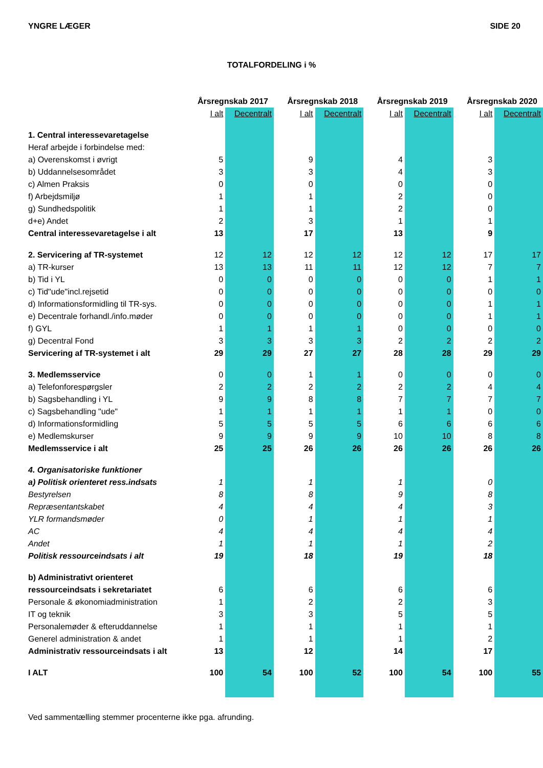YNGRE LÆGER SIDE 20
TOTALFORDELING i %
| | Årsregnskab 2017 | | | Årsregnskab 2018 | | | Årsregnskab 2019 | | | Årsregnskab 2020 | |
| --- | --- | --- | --- | --- | --- | --- | --- | --- | --- | --- | --- |
| | I alt | Decentralt | | I alt | Decentralt | | I alt | Decentralt | | I alt | Decentralt |
| 1. Central interessevaretagelse | | | | | | | | | | | |
| Heraf arbejde i forbindelse med: | | | | | | | | | | | |
| a) Overenskomst i øvrigt | 5 | | | 9 | | | 4 | | | 3 | |
| b) Uddannelsesområdet | 3 | | | 3 | | | 4 | | | 3 | |
| c) Almen Praksis | 0 | | | 0 | | | 0 | | | 0 | |
| f) Arbejdsmiljø | 1 | | | 1 | | | 2 | | | 0 | |
| g) Sundhedspolitik | 1 | | | 1 | | | 2 | | | 0 | |
| d+e) Andet | 2 | | | 3 | | | 1 | | | 1 | |
| Central interessevaretagelse i alt | 13 | | | 17 | | | 13 | | | 9 | |
| 2. Servicering af TR-systemet | 12 | 12 | | 12 | 12 | | 12 | 12 | | 17 | 17 |
| a) TR-kurser | 13 | 13 | | 11 | 11 | | 12 | 12 | | 7 | 7 |
| b) Tid i YL | 0 | 0 | | 0 | 0 | | 0 | 0 | | 1 | 1 |
| c) Tid"ude"incl.rejsetid | 0 | 0 | | 0 | 0 | | 0 | 0 | | 0 | 0 |
| d) Informationsformidling til TR-sys. | 0 | 0 | | 0 | 0 | | 0 | 0 | | 1 | 1 |
| e) Decentrale forhandl./info.møder | 0 | 0 | | 0 | 0 | | 0 | 0 | | 1 | 1 |
| f) GYL | 1 | 1 | | 1 | 1 | | 0 | 0 | | 0 | 0 |
| g) Decentral Fond | 3 | 3 | | 3 | 3 | | 2 | 2 | | 2 | 2 |
| Servicering af TR-systemet i alt | 29 | 29 | | 27 | 27 | | 28 | 28 | | 29 | 29 |
| 3. Medlemsservice | 0 | 0 | | 1 | 1 | | 0 | 0 | | 0 | 0 |
| a) Telefonforespørgsler | 2 | 2 | | 2 | 2 | | 2 | 2 | | 4 | 4 |
| b) Sagsbehandling i YL | 9 | 9 | | 8 | 8 | | 7 | 7 | | 7 | 7 |
| c) Sagsbehandling "ude" | 1 | 1 | | 1 | 1 | | 1 | 1 | | 0 | 0 |
| d) Informationsformidling | 5 | 5 | | 5 | 5 | | 6 | 6 | | 6 | 6 |
| e) Medlemskurser | 9 | 9 | | 9 | 9 | | 10 | 10 | | 8 | 8 |
| Medlemsservice i alt | 25 | 25 | | 26 | 26 | | 26 | 26 | | 26 | 26 |
| 4. Organisatoriske funktioner | | | | | | | | | | | |
| a) Politisk orienteret ress.indsats | 1 | | | 1 | | | 1 | | | 0 | |
| Bestyrelsen | 8 | | | 8 | | | 9 | | | 8 | |
| Repræsentantskabet | 4 | | | 4 | | | 4 | | | 3 | |
| YLR formandsmøder | 0 | | | 1 | | | 1 | | | 1 | |
| AC | 4 | | | 4 | | | 4 | | | 4 | |
| Andet | 1 | | | 1 | | | 1 | | | 2 | |
| Politisk ressourceindsats i alt | 19 | | | 18 | | | 19 | | | 18 | |
| b) Administrativt orienteret | | | | | | | | | | | |
| ressourceindsats i sekretariatet | 6 | | | 6 | | | 6 | | | 6 | |
| Personale & økonomiadministration | 1 | | | 2 | | | 2 | | | 3 | |
| IT og teknik | 3 | | | 3 | | | 5 | | | 5 | |
| Personalemøder & efteruddannelse | 1 | | | 1 | | | 1 | | | 1 | |
| Generel administration & andet | 1 | | | 1 | | | 1 | | | 2 | |
| Administrativ ressourceindsats i alt | 13 | | | 12 | | | 14 | | | 17 | |
| I ALT | 100 | 54 | | 100 | 52 | | 100 | 54 | | 100 | 55 |
Ved sammentælling stemmer procenterne ikke pga. afrunding.